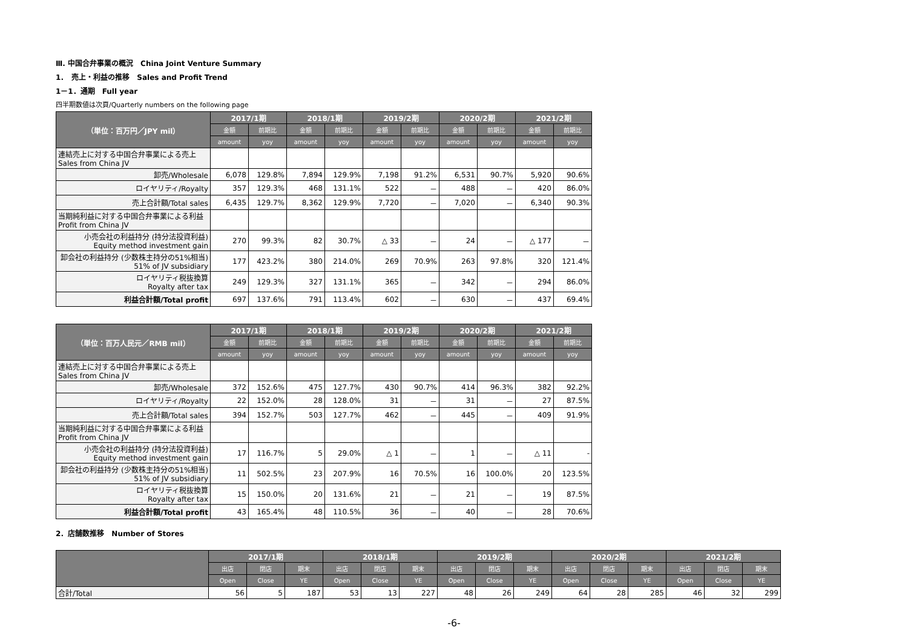Ⅲ. 中国合弁事業の概況　China Joint Venture Summary
1．　売上・利益の推移　Sales and Profit Trend
1－1．通期　Full year
四半期数値は次頁/Quarterly numbers on the following page
| （単位：百万円／JPY mil） | 2017/1期 | | 2018/1期 | | 2019/2期 | | 2020/2期 | | 2021/2期 | |
| --- | --- | --- | --- | --- | --- | --- | --- | --- | --- | --- |
| | 金額 | 前期比 | 金額 | 前期比 | 金額 | 前期比 | 金額 | 前期比 | 金額 | 前期比 |
| | amount | yoy | amount | yoy | amount | yoy | amount | yoy | amount | yoy |
| 連結売上に対する中国合弁事業による売上 Sales from China JV | | | | | | | | | | |
| 卸売/Wholesale | 6,078 | 129.8% | 7,894 | 129.9% | 7,198 | 91.2% | 6,531 | 90.7% | 5,920 | 90.6% |
| ロイヤリティ/Royalty | 357 | 129.3% | 468 | 131.1% | 522 | － | 488 | － | 420 | 86.0% |
| 売上合計額/Total sales | 6,435 | 129.7% | 8,362 | 129.9% | 7,720 | － | 7,020 | － | 6,340 | 90.3% |
| 当期純利益に対する中国合弁事業による利益 Profit from China JV | | | | | | | | | | |
| 小売会社の利益持分 (持分法投資利益) Equity method investment gain | 270 | 99.3% | 82 | 30.7% | △ 33 | － | 24 | － | △ 177 | － |
| 卸会社の利益持分 (少数株主持分の51%相当) 51% of JV subsidiary | 177 | 423.2% | 380 | 214.0% | 269 | 70.9% | 263 | 97.8% | 320 | 121.4% |
| ロイヤリティ税抜換算 Royalty after tax | 249 | 129.3% | 327 | 131.1% | 365 | － | 342 | － | 294 | 86.0% |
| 利益合計額/Total profit | 697 | 137.6% | 791 | 113.4% | 602 | － | 630 | － | 437 | 69.4% |
| （単位：百万人民元／RMB mil） | 2017/1期 | | 2018/1期 | | 2019/2期 | | 2020/2期 | | 2021/2期 | |
| --- | --- | --- | --- | --- | --- | --- | --- | --- | --- | --- |
| | 金額 | 前期比 | 金額 | 前期比 | 金額 | 前期比 | 金額 | 前期比 | 金額 | 前期比 |
| | amount | yoy | amount | yoy | amount | yoy | amount | yoy | amount | yoy |
| 連結売上に対する中国合弁事業による売上 Sales from China JV | | | | | | | | | | |
| 卸売/Wholesale | 372 | 152.6% | 475 | 127.7% | 430 | 90.7% | 414 | 96.3% | 382 | 92.2% |
| ロイヤリティ/Royalty | 22 | 152.0% | 28 | 128.0% | 31 | － | 31 | － | 27 | 87.5% |
| 売上合計額/Total sales | 394 | 152.7% | 503 | 127.7% | 462 | － | 445 | － | 409 | 91.9% |
| 当期純利益に対する中国合弁事業による利益 Profit from China JV | | | | | | | | | | |
| 小売会社の利益持分 (持分法投資利益) Equity method investment gain | 17 | 116.7% | 5 | 29.0% | △ 1 | － | 1 | － | △ 11 | - |
| 卸会社の利益持分 (少数株主持分の51%相当) 51% of JV subsidiary | 11 | 502.5% | 23 | 207.9% | 16 | 70.5% | 16 | 100.0% | 20 | 123.5% |
| ロイヤリティ税抜換算 Royalty after tax | 15 | 150.0% | 20 | 131.6% | 21 | － | 21 | － | 19 | 87.5% |
| 利益合計額/Total profit | 43 | 165.4% | 48 | 110.5% | 36 | － | 40 | － | 28 | 70.6% |
2．店舗数推移　Number of Stores
| | 2017/1期 | | | 2018/1期 | | | 2019/2期 | | | 2020/2期 | | | 2021/2期 | | |
| --- | --- | --- | --- | --- | --- | --- | --- | --- | --- | --- | --- | --- | --- | --- | --- |
| | 出店 | 閉店 | 期末 | 出店 | 閉店 | 期末 | 出店 | 閉店 | 期末 | 出店 | 閉店 | 期末 | 出店 | 閉店 | 期末 |
| | Open | Close | YE | Open | Close | YE | Open | Close | YE | Open | Close | YE | Open | Close | YE |
| 合計/Total | 56 | 5 | 187 | 53 | 13 | 227 | 48 | 26 | 249 | 64 | 28 | 285 | 46 | 32 | 299 |
-6-